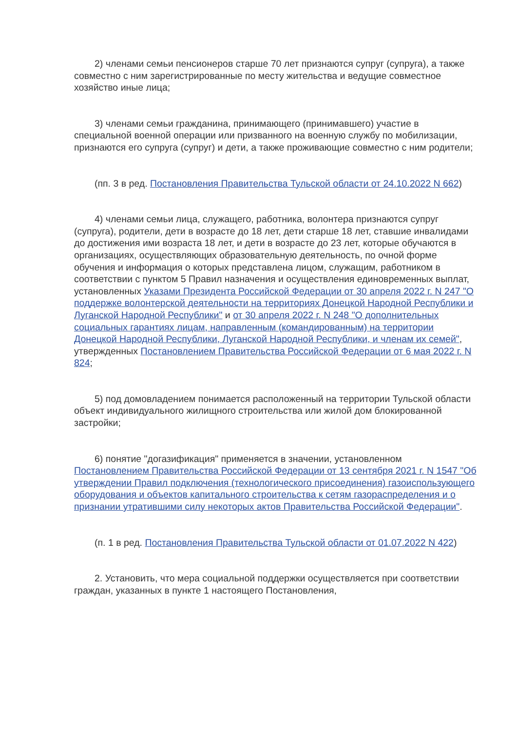2) членами семьи пенсионеров старше 70 лет признаются супруг (супруга), а также совместно с ним зарегистрированные по месту жительства и ведущие совместное хозяйство иные лица;
3) членами семьи гражданина, принимающего (принимавшего) участие в специальной военной операции или призванного на военную службу по мобилизации, признаются его супруга (супруг) и дети, а также проживающие совместно с ним родители;
(пп. 3 в ред. Постановления Правительства Тульской области от 24.10.2022 N 662)
4) членами семьи лица, служащего, работника, волонтера признаются супруг (супруга), родители, дети в возрасте до 18 лет, дети старше 18 лет, ставшие инвалидами до достижения ими возраста 18 лет, и дети в возрасте до 23 лет, которые обучаются в организациях, осуществляющих образовательную деятельность, по очной форме обучения и информация о которых представлена лицом, служащим, работником в соответствии с пунктом 5 Правил назначения и осуществления единовременных выплат, установленных Указами Президента Российской Федерации от 30 апреля 2022 г. N 247 "О поддержке волонтерской деятельности на территориях Донецкой Народной Республики и Луганской Народной Республики" и от 30 апреля 2022 г. N 248 "О дополнительных социальных гарантиях лицам, направленным (командированным) на территории Донецкой Народной Республики, Луганской Народной Республики, и членам их семей", утвержденных Постановлением Правительства Российской Федерации от 6 мая 2022 г. N 824;
5) под домовладением понимается расположенный на территории Тульской области объект индивидуального жилищного строительства или жилой дом блокированной застройки;
6) понятие "догазификация" применяется в значении, установленном Постановлением Правительства Российской Федерации от 13 сентября 2021 г. N 1547 "Об утверждении Правил подключения (технологического присоединения) газоиспользующего оборудования и объектов капитального строительства к сетям газораспределения и о признании утратившими силу некоторых актов Правительства Российской Федерации".
(п. 1 в ред. Постановления Правительства Тульской области от 01.07.2022 N 422)
2. Установить, что мера социальной поддержки осуществляется при соответствии граждан, указанных в пункте 1 настоящего Постановления,